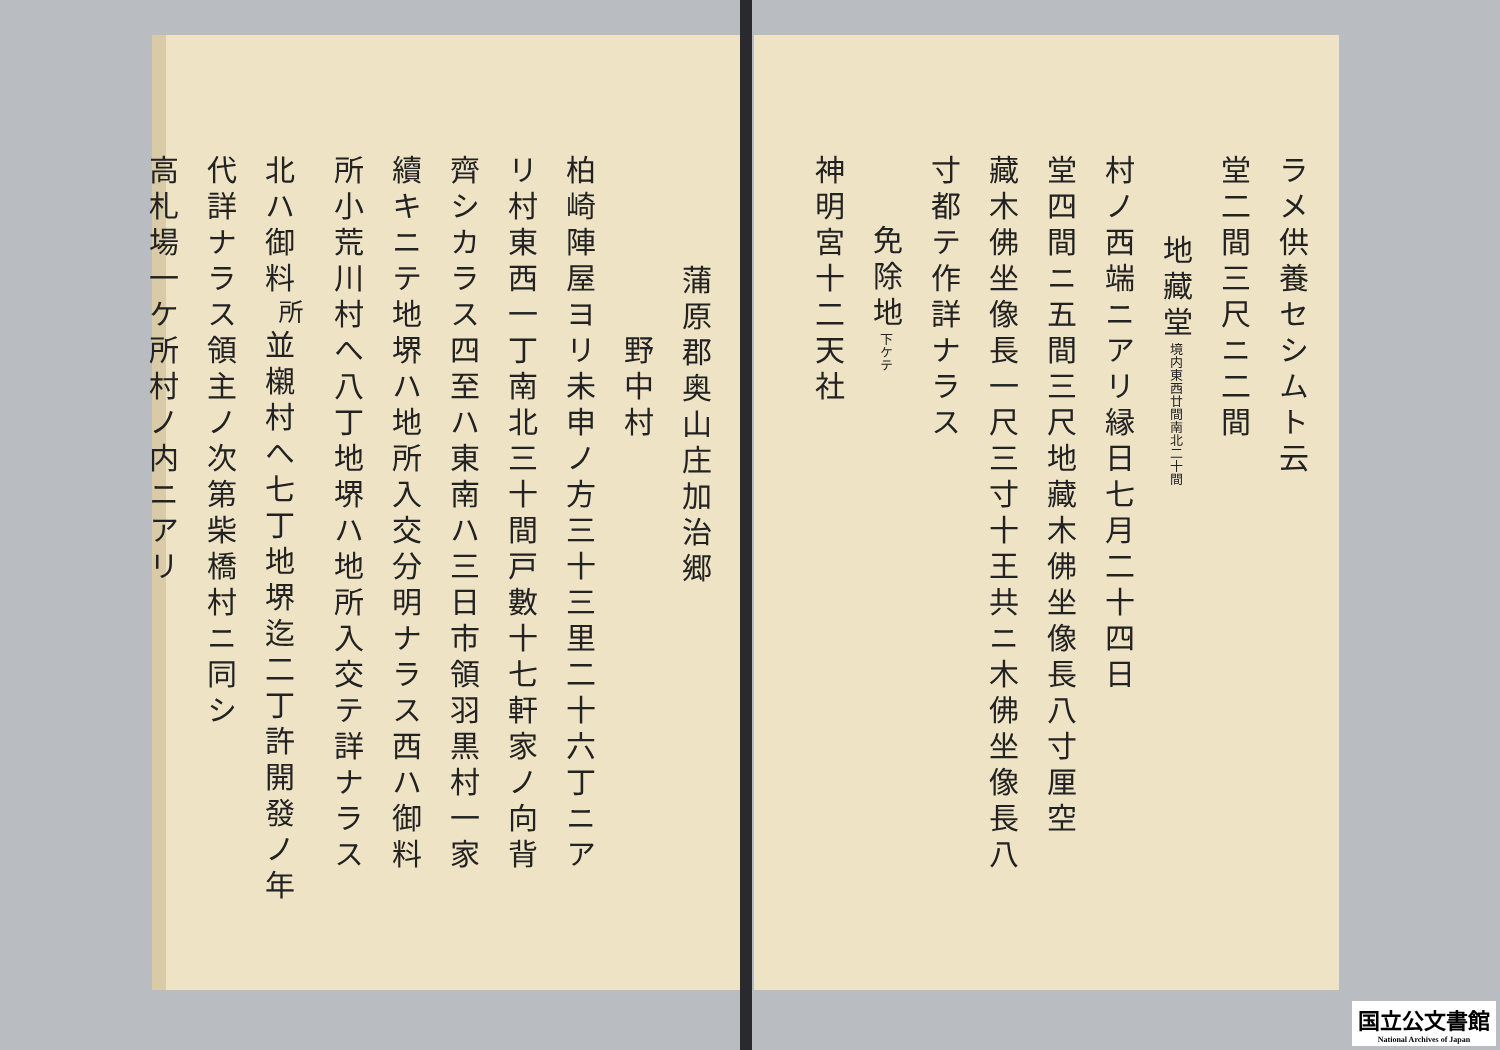蒲原郡奥山庄加治郷
野中村
柏崎陣屋ヨリ未申ノ方三十三里二十六丁ニア
リ村東西一丁南北三十間戸數十七軒家ノ向背
齊シカラス四至ハ東南ハ三日市領羽黒村一家
續キニテ地堺ハ地所入交分明ナラス西ハ御料
所小荒川村へ八丁地堺ハ地所入交テ詳ナラス
北ハ御料<sup>所</sup>並櫬村へ七丁地堺迄二丁許開發ノ年
代詳ナラス領主ノ次第柴橋村ニ同シ
高札場一ケ所村ノ内ニアリ
ラメ供養セシムト云
堂二間三尺ニ二間
地藏堂境内東西廿間南北二十間
村ノ西端ニアリ縁日七月二十四日
堂四間ニ五間三尺地藏木佛坐像長八寸厘空
藏木佛坐像長一尺三寸十王共ニ木佛坐像長八
寸都テ作詳ナラス
免除地下ケテ
神明宮十二天社
国立公文書館
National Archives of Japan